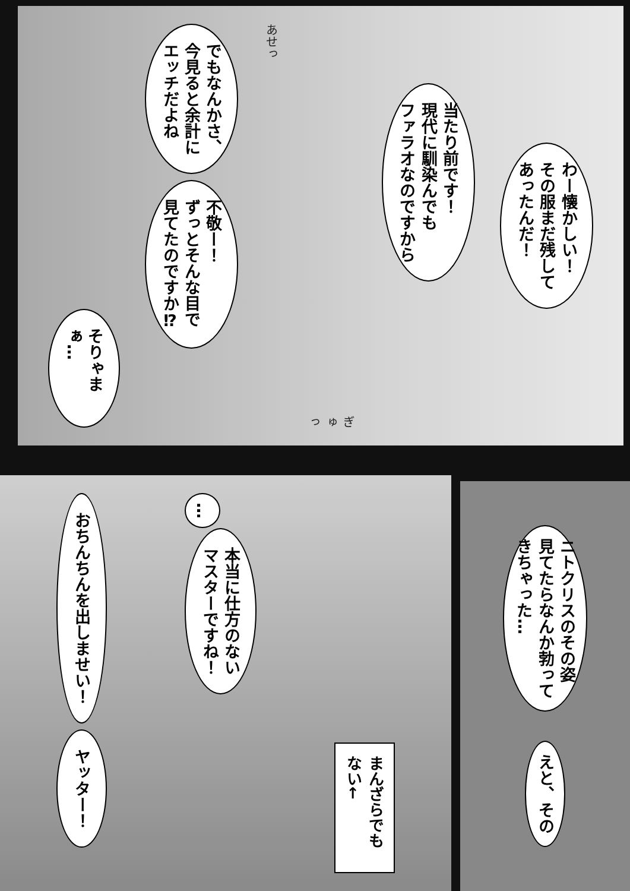わー懐かしい！
その服まだ残して
あったんだ！
当たり前です！
現代に馴染んでも
ファラオなのですから
ぎゅっ
あせっ
でもなんかさ、
今見ると余計に
エッチだよね
不敬ー！
ずっとそんな目で
見てたのですか⁉
そりゃまぁ…
ニトクリスのその姿
見てたらなんか勃って
きちゃった…
えと、その
まんざらでもない←
…
本当に仕方のない
マスターですね！
おちんちんを出しませい！
ヤッター！